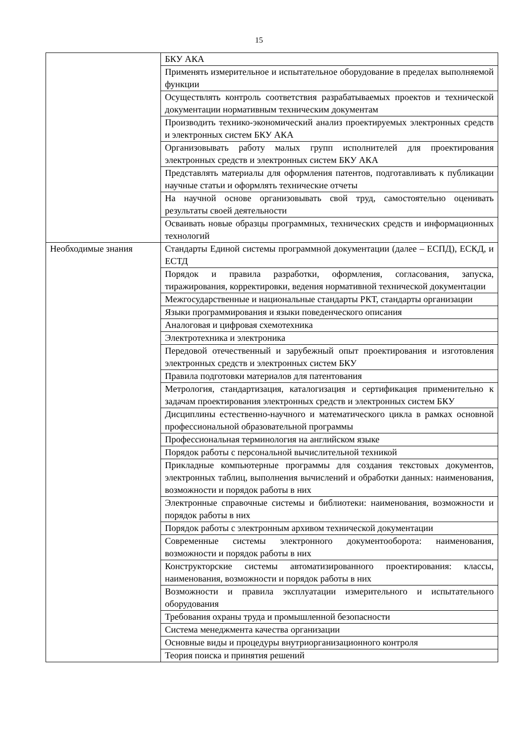15
| | БКУ АКА |
| | Применять измерительное и испытательное оборудование в пределах выполняемой функции |
| | Осуществлять контроль соответствия разрабатываемых проектов и технической документации нормативным техническим документам |
| | Производить технико-экономический анализ проектируемых электронных средств и электронных систем БКУ АКА |
| | Организовывать работу малых групп исполнителей для проектирования электронных средств и электронных систем БКУ АКА |
| | Представлять материалы для оформления патентов, подготавливать к публикации научные статьи и оформлять технические отчеты |
| | На научной основе организовывать свой труд, самостоятельно оценивать результаты своей деятельности |
| | Осваивать новые образцы программных, технических средств и информационных технологий |
| Необходимые знания | Стандарты Единой системы программной документации (далее – ЕСПД), ЕСКД, и ЕСТД |
| | Порядок и правила разработки, оформления, согласования, запуска, тиражирования, корректировки, ведения нормативной технической документации |
| | Межгосударственные и национальные стандарты РКТ, стандарты организации |
| | Языки программирования и языки поведенческого описания |
| | Аналоговая и цифровая схемотехника |
| | Электротехника и электроника |
| | Передовой отечественный и зарубежный опыт проектирования и изготовления электронных средств и электронных систем БКУ |
| | Правила подготовки материалов для патентования |
| | Метрология, стандартизация, каталогизация и сертификация применительно к задачам проектирования электронных средств и электронных систем БКУ |
| | Дисциплины естественно-научного и математического цикла в рамках основной профессиональной образовательной программы |
| | Профессиональная терминология на английском языке |
| | Порядок работы с персональной вычислительной техникой |
| | Прикладные компьютерные программы для создания текстовых документов, электронных таблиц, выполнения вычислений и обработки данных: наименования, возможности и порядок работы в них |
| | Электронные справочные системы и библиотеки: наименования, возможности и порядок работы в них |
| | Порядок работы с электронным архивом технической документации |
| | Современные системы электронного документооборота: наименования, возможности и порядок работы в них |
| | Конструкторские системы автоматизированного проектирования: классы, наименования, возможности и порядок работы в них |
| | Возможности и правила эксплуатации измерительного и испытательного оборудования |
| | Требования охраны труда и промышленной безопасности |
| | Система менеджмента качества организации |
| | Основные виды и процедуры внутриорганизационного контроля |
| | Теория поиска и принятия решений |